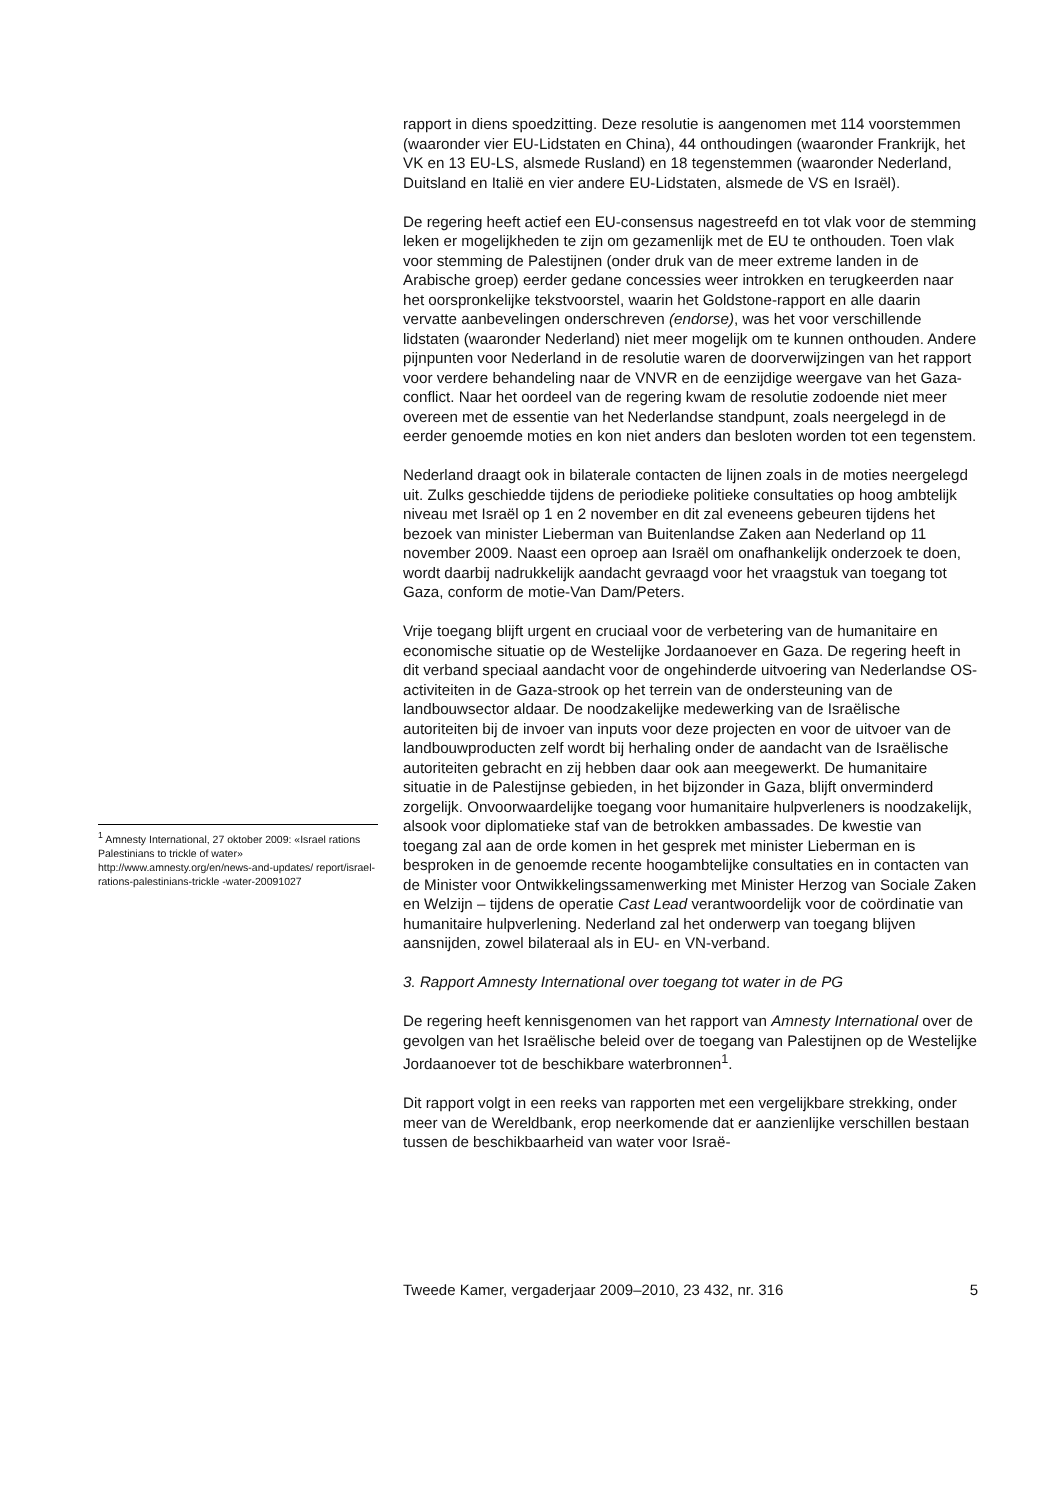<sup>1</sup> Amnesty International, 27 oktober 2009: «Israel rations Palestinians to trickle of water» http://www.amnesty.org/en/news-and-updates/ report/israel-rations-palestinians-trickle -water-20091027
rapport in diens spoedzitting. Deze resolutie is aangenomen met 114 voorstemmen (waaronder vier EU-Lidstaten en China), 44 onthoudingen (waaronder Frankrijk, het VK en 13 EU-LS, alsmede Rusland) en 18 tegenstemmen (waaronder Nederland, Duitsland en Italië en vier andere EU-Lidstaten, alsmede de VS en Israël).
De regering heeft actief een EU-consensus nagestreefd en tot vlak voor de stemming leken er mogelijkheden te zijn om gezamenlijk met de EU te onthouden. Toen vlak voor stemming de Palestijnen (onder druk van de meer extreme landen in de Arabische groep) eerder gedane concessies weer introkken en terugkeerden naar het oorspronkelijke tekstvoorstel, waarin het Goldstone-rapport en alle daarin vervatte aanbevelingen onderschreven (endorse), was het voor verschillende lidstaten (waaronder Nederland) niet meer mogelijk om te kunnen onthouden. Andere pijnpunten voor Nederland in de resolutie waren de doorverwijzingen van het rapport voor verdere behandeling naar de VNVR en de eenzijdige weergave van het Gaza-conflict. Naar het oordeel van de regering kwam de resolutie zodoende niet meer overeen met de essentie van het Nederlandse standpunt, zoals neergelegd in de eerder genoemde moties en kon niet anders dan besloten worden tot een tegenstem.
Nederland draagt ook in bilaterale contacten de lijnen zoals in de moties neergelegd uit. Zulks geschiedde tijdens de periodieke politieke consultaties op hoog ambtelijk niveau met Israël op 1 en 2 november en dit zal eveneens gebeuren tijdens het bezoek van minister Lieberman van Buitenlandse Zaken aan Nederland op 11 november 2009. Naast een oproep aan Israël om onafhankelijk onderzoek te doen, wordt daarbij nadrukkelijk aandacht gevraagd voor het vraagstuk van toegang tot Gaza, conform de motie-Van Dam/Peters.
Vrije toegang blijft urgent en cruciaal voor de verbetering van de humanitaire en economische situatie op de Westelijke Jordaanoever en Gaza. De regering heeft in dit verband speciaal aandacht voor de ongehinderde uitvoering van Nederlandse OS-activiteiten in de Gaza-strook op het terrein van de ondersteuning van de landbouwsector aldaar. De noodzakelijke medewerking van de Israëlische autoriteiten bij de invoer van inputs voor deze projecten en voor de uitvoer van de landbouwproducten zelf wordt bij herhaling onder de aandacht van de Israëlische autoriteiten gebracht en zij hebben daar ook aan meegewerkt. De humanitaire situatie in de Palestijnse gebieden, in het bijzonder in Gaza, blijft onverminderd zorgelijk. Onvoorwaardelijke toegang voor humanitaire hulpverleners is noodzakelijk, alsook voor diplomatieke staf van de betrokken ambassades. De kwestie van toegang zal aan de orde komen in het gesprek met minister Lieberman en is besproken in de genoemde recente hoogambtelijke consultaties en in contacten van de Minister voor Ontwikkelingssamenwerking met Minister Herzog van Sociale Zaken en Welzijn – tijdens de operatie Cast Lead verantwoordelijk voor de coördinatie van humanitaire hulpverlening. Nederland zal het onderwerp van toegang blijven aansnijden, zowel bilateraal als in EU- en VN-verband.
3. Rapport Amnesty International over toegang tot water in de PG
De regering heeft kennisgenomen van het rapport van Amnesty International over de gevolgen van het Israëlische beleid over de toegang van Palestijnen op de Westelijke Jordaanoever tot de beschikbare waterbronnen<sup>1</sup>.
Dit rapport volgt in een reeks van rapporten met een vergelijkbare strekking, onder meer van de Wereldbank, erop neerkomende dat er aanzienlijke verschillen bestaan tussen de beschikbaarheid van water voor Israë-
Tweede Kamer, vergaderjaar 2009–2010, 23 432, nr. 316 5